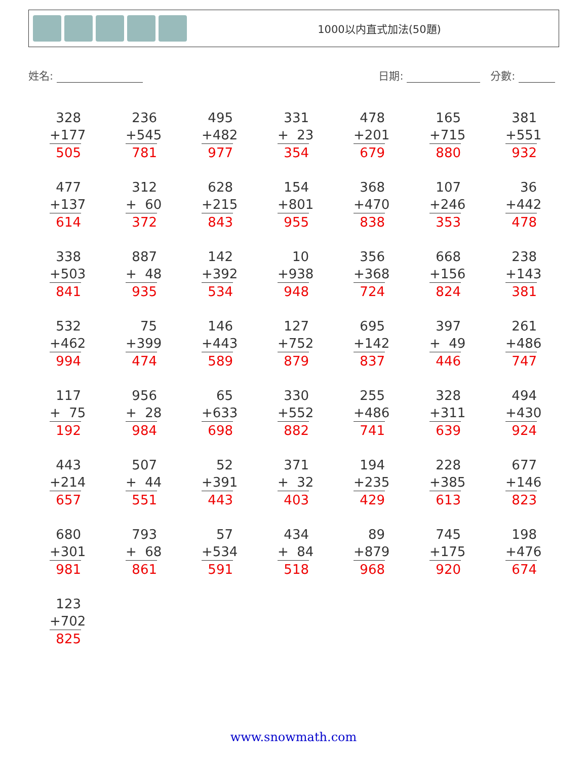1000以内直式加法(50題)
姓名: 日期: 分數:
| 328 +177 505 | 236 +545 781 | 495 +482 977 | 331 + 23 354 | 478 +201 679 | 165 +715 880 | 381 +551 932 |
| 477 +137 614 | 312 + 60 372 | 628 +215 843 | 154 +801 955 | 368 +470 838 | 107 +246 353 | 36 +442 478 |
| 338 +503 841 | 887 + 48 935 | 142 +392 534 | 10 +938 948 | 356 +368 724 | 668 +156 824 | 238 +143 381 |
| 532 +462 994 | 75 +399 474 | 146 +443 589 | 127 +752 879 | 695 +142 837 | 397 + 49 446 | 261 +486 747 |
| 117 + 75 192 | 956 + 28 984 | 65 +633 698 | 330 +552 882 | 255 +486 741 | 328 +311 639 | 494 +430 924 |
| 443 +214 657 | 507 + 44 551 | 52 +391 443 | 371 + 32 403 | 194 +235 429 | 228 +385 613 | 677 +146 823 |
| 680 +301 981 | 793 + 68 861 | 57 +534 591 | 434 + 84 518 | 89 +879 968 | 745 +175 920 | 198 +476 674 |
| 123 +702 825 | | | | | | |
www.snowmath.com